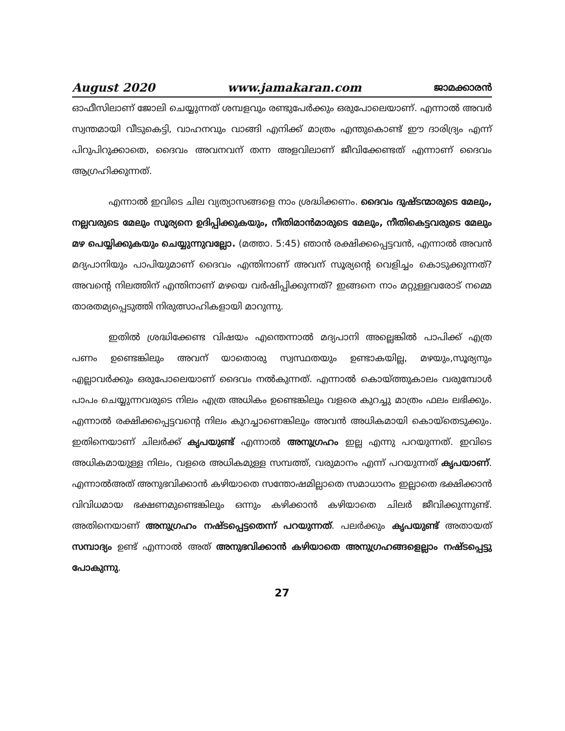August 2020 www.jamakaran.com ജാമക്കാരൻ
ഓഫീസിലാണ് ജോലി ചെയ്യുന്നത് ശമ്പളവും രണ്ടുപേർക്കും ഒരുപോലെയാണ്. എന്നാൽ അവർ സ്വന്തമായി വീടുകെട്ടി, വാഹനവും വാങ്ങി എനിക്ക് മാത്രം എന്തുകൊണ്ട് ഈ ദാരിദ്ര്യം എന്ന് പിറുപിറുക്കാതെ, ദൈവം അവനവന് തന്ന അളവിലാണ് ജീവിക്കേണ്ടത് എന്നാണ് ദൈവം ആഗ്രഹിക്കുന്നത്.
എന്നാൽ ഇവിടെ ചില വ്യത്യാസങ്ങളെ നാം ശ്രദ്ധിക്കണം. ദൈവം ദുഷ്ടന്മാരുടെ മേലും, നല്ലവരുടെ മേലും സൂര്യനെ ഉദിപ്പിക്കുകയും, നീതിമാൻമാരുടെ മേലും, നീതികെട്ടവരുടെ മേലും മഴ പെയ്യിക്കുകയും ചെയ്യുന്നുവല്ലോ. (മത്താ. 5:45) ഞാൻ രക്ഷിക്കപ്പെട്ടവൻ, എന്നാൽ അവൻ മദ്യപാനിയും പാപിയുമാണ് ദൈവം എന്തിനാണ് അവന് സൂര്യന്റെ വെളിച്ചം കൊടുക്കുന്നത്? അവന്റെ നിലത്തിന് എന്തിനാണ് മഴയെ വർഷിപ്പിക്കുന്നത്? ഇങ്ങനെ നാം മറ്റുള്ളവരോട് നമ്മെ താരതമ്യപ്പെടുത്തി നിരുത്സാഹികളായി മാറുന്നു.
ഇതിൽ ശ്രദ്ധിക്കേണ്ട വിഷയം എന്തെന്നാൽ മദ്യപാനി അല്ലെങ്കിൽ പാപിക്ക് എത്ര പണം ഉണ്ടെങ്കിലും അവന് യാതൊരു സ്വസ്ഥതയും ഉണ്ടാകയില്ല, മഴയും,സൂര്യനും എല്ലാവർക്കും ഒരുപോലെയാണ് ദൈവം നൽകുന്നത്. എന്നാൽ കൊയ്ത്തുകാലം വരുമ്പോൾ പാപം ചെയ്യുന്നവരുടെ നിലം എത്ര അധികം ഉണ്ടെങ്കിലും വളരെ കുറച്ചു മാത്രം ഫലം ലഭിക്കും. എന്നാൽ രക്ഷിക്കപ്പെട്ടവന്റെ നിലം കുറച്ചാണെങ്കിലും അവൻ അധികമായി കൊയ്തെടുക്കും. ഇതിനെയാണ് ചിലർക്ക് കൃപയുണ്ട് എന്നാൽ അനുഗ്രഹം ഇല്ല എന്നു പറയുന്നത്. ഇവിടെ അധികമായുള്ള നിലം, വളരെ അധികമുള്ള സമ്പത്ത്, വരുമാനം എന്ന് പറയുന്നത് കൃപയാണ്. എന്നാൽഅത് അനുഭവിക്കാൻ കഴിയാതെ സന്തോഷമില്ലാതെ സമാധാനം ഇല്ലാതെ ഭക്ഷിക്കാൻ വിവിധമായ ഭക്ഷണമുണ്ടെങ്കിലും ഒന്നും കഴിക്കാൻ കഴിയാതെ ചിലർ ജീവിക്കുന്നുണ്ട്. അതിനെയാണ് അനുഗ്രഹം നഷ്ടപ്പെട്ടതെന്ന് പറയുന്നത്. പലർക്കും കൃപയുണ്ട് അതായത് സമ്പാദ്യം ഉണ്ട് എന്നാൽ അത് അനുഭവിക്കാൻ കഴിയാതെ അനുഗ്രഹങ്ങളെല്ലാം നഷ്ടപ്പെട്ടു പോകുന്നു.
27